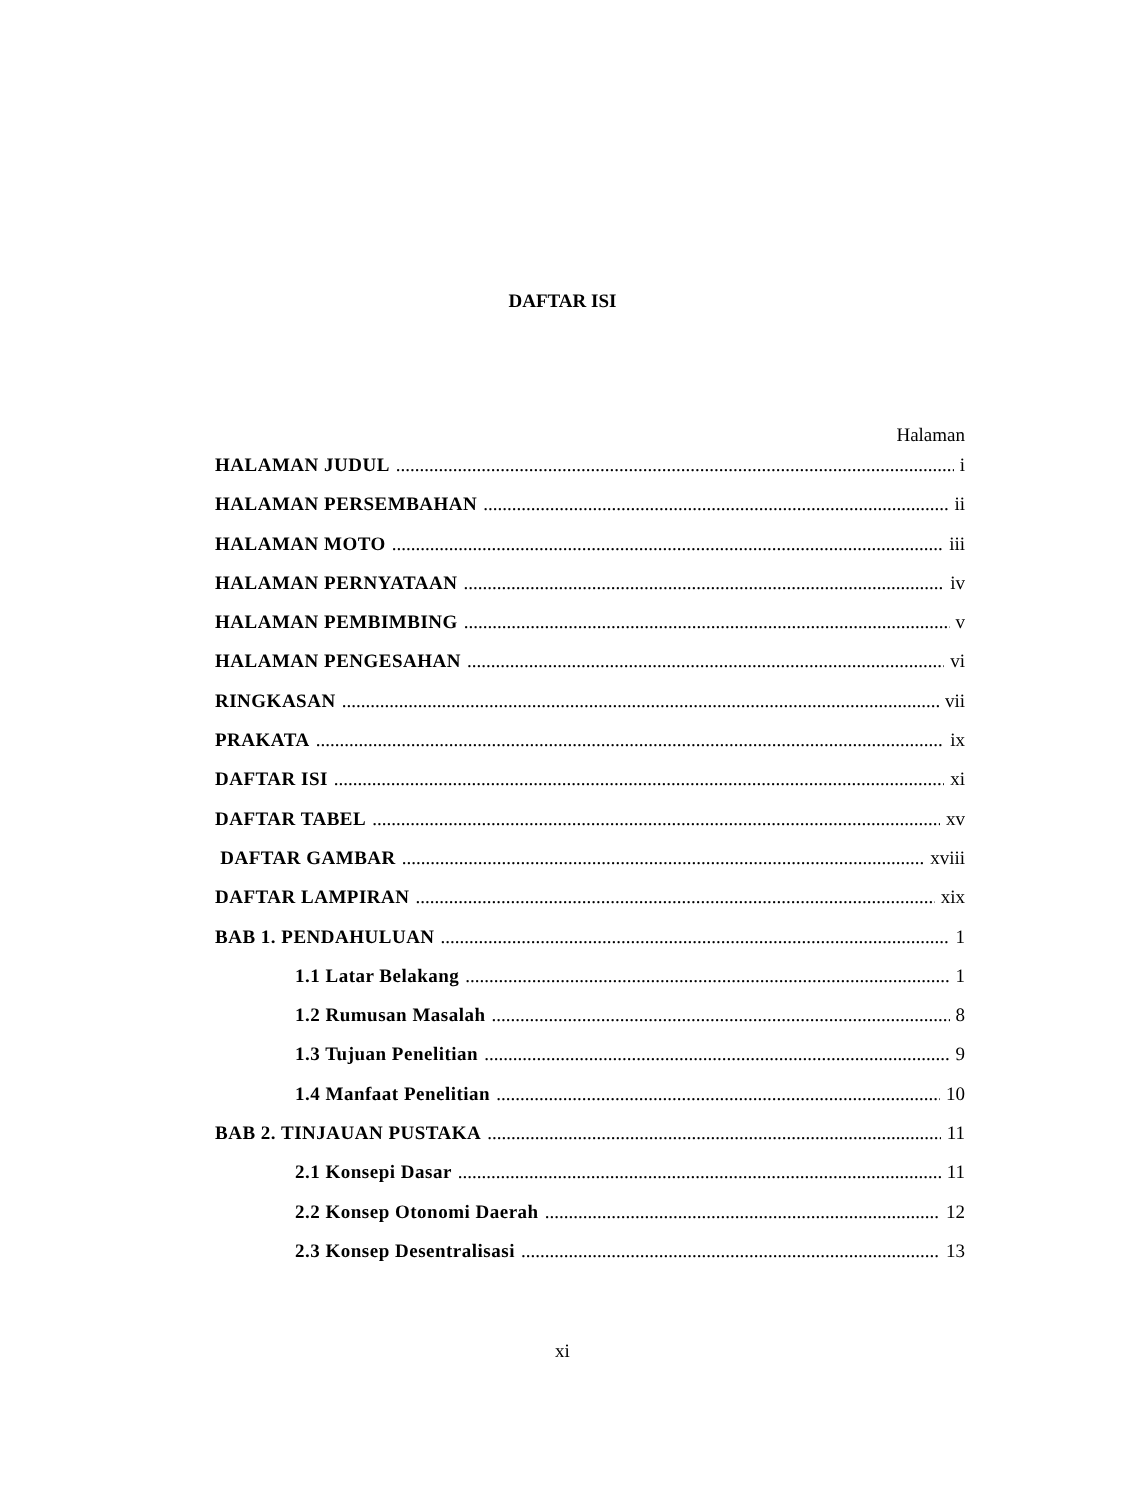DAFTAR ISI
Halaman
HALAMAN JUDUL i
HALAMAN PERSEMBAHAN ii
HALAMAN MOTO iii
HALAMAN PERNYATAAN iv
HALAMAN PEMBIMBING v
HALAMAN PENGESAHAN vi
RINGKASAN vii
PRAKATA ix
DAFTAR ISI xi
DAFTAR TABEL xv
DAFTAR GAMBAR xviii
DAFTAR LAMPIRAN xix
BAB 1. PENDAHULUAN 1
1.1 Latar Belakang 1
1.2 Rumusan Masalah 8
1.3 Tujuan Penelitian 9
1.4 Manfaat Penelitian 10
BAB 2. TINJAUAN PUSTAKA 11
2.1 Konsepi Dasar 11
2.2 Konsep Otonomi Daerah 12
2.3 Konsep Desentralisasi 13
xi